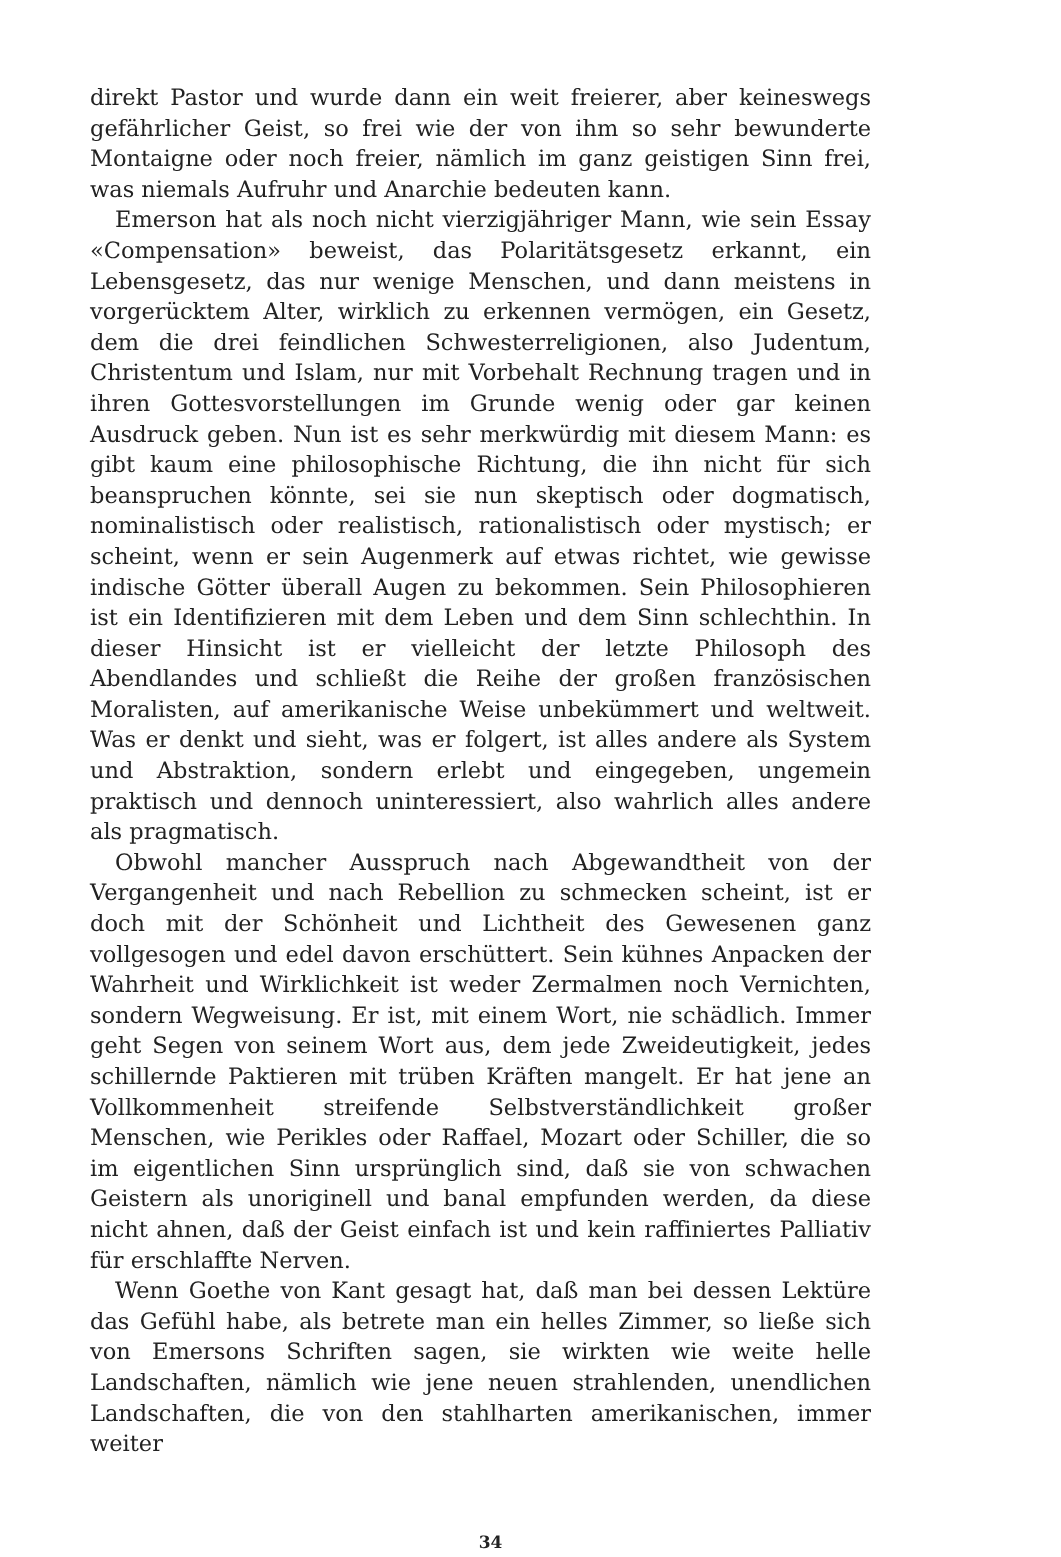direkt Pastor und wurde dann ein weit freierer, aber keineswegs gefährlicher Geist, so frei wie der von ihm so sehr bewunderte Montaigne oder noch freier, nämlich im ganz geistigen Sinn frei, was niemals Aufruhr und Anarchie bedeuten kann.
Emerson hat als noch nicht vierzigjähriger Mann, wie sein Essay «Compensation» beweist, das Polaritätsgesetz erkannt, ein Lebensgesetz, das nur wenige Menschen, und dann meistens in vorgerücktem Alter, wirklich zu erkennen vermögen, ein Gesetz, dem die drei feindlichen Schwesterreligionen, also Judentum, Christentum und Islam, nur mit Vorbehalt Rechnung tragen und in ihren Gottesvorstellungen im Grunde wenig oder gar keinen Ausdruck geben. Nun ist es sehr merkwürdig mit diesem Mann: es gibt kaum eine philosophische Richtung, die ihn nicht für sich beanspruchen könnte, sei sie nun skeptisch oder dogmatisch, nominalistisch oder realistisch, rationalistisch oder mystisch; er scheint, wenn er sein Augenmerk auf etwas richtet, wie gewisse indische Götter überall Augen zu bekommen. Sein Philosophieren ist ein Identifizieren mit dem Leben und dem Sinn schlechthin. In dieser Hinsicht ist er vielleicht der letzte Philosoph des Abendlandes und schließt die Reihe der großen französischen Moralisten, auf amerikanische Weise unbekümmert und weltweit. Was er denkt und sieht, was er folgert, ist alles andere als System und Abstraktion, sondern erlebt und eingegeben, ungemein praktisch und dennoch uninteressiert, also wahrlich alles andere als pragmatisch.
Obwohl mancher Ausspruch nach Abgewandtheit von der Vergangenheit und nach Rebellion zu schmecken scheint, ist er doch mit der Schönheit und Lichtheit des Gewesenen ganz vollgesogen und edel davon erschüttert. Sein kühnes Anpacken der Wahrheit und Wirklichkeit ist weder Zermalmen noch Vernichten, sondern Wegweisung. Er ist, mit einem Wort, nie schädlich. Immer geht Segen von seinem Wort aus, dem jede Zweideutigkeit, jedes schillernde Paktieren mit trüben Kräften mangelt. Er hat jene an Vollkommenheit streifende Selbstverständlichkeit großer Menschen, wie Perikles oder Raffael, Mozart oder Schiller, die so im eigentlichen Sinn ursprünglich sind, daß sie von schwachen Geistern als unoriginell und banal empfunden werden, da diese nicht ahnen, daß der Geist einfach ist und kein raffiniertes Palliativ für erschlaffte Nerven.
Wenn Goethe von Kant gesagt hat, daß man bei dessen Lektüre das Gefühl habe, als betrete man ein helles Zimmer, so ließe sich von Emersons Schriften sagen, sie wirkten wie weite helle Landschaften, nämlich wie jene neuen strahlenden, unendlichen Landschaften, die von den stahlharten amerikanischen, immer weiter
34